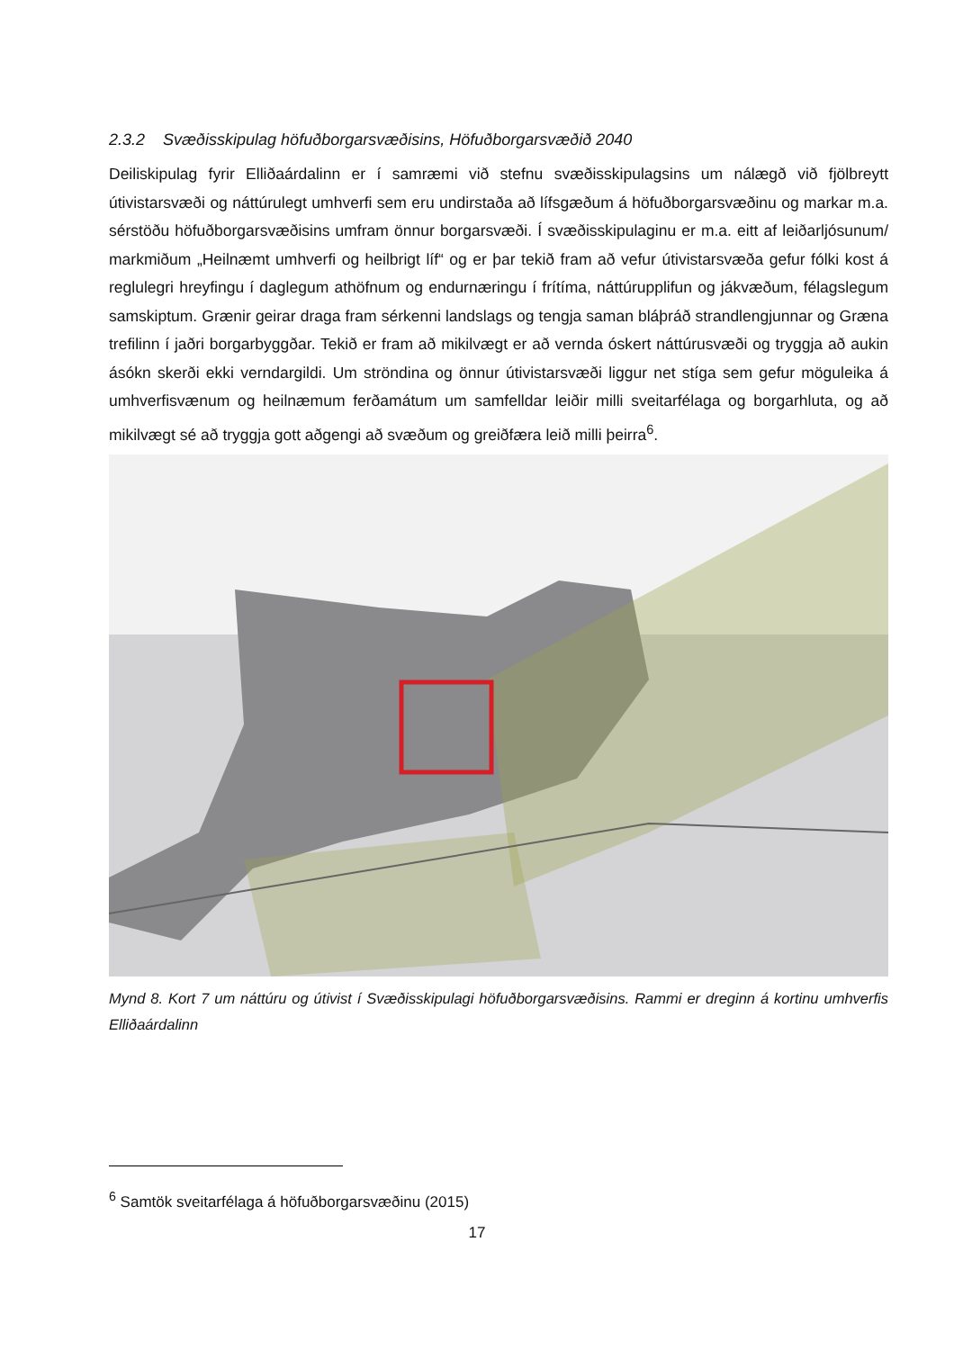2.3.2 Svæðisskipulag höfuðborgarsvæðisins, Höfuðborgarsvæðið 2040
Deiliskipulag fyrir Elliðaárdalinn er í samræmi við stefnu svæðisskipulagsins um nálægð við fjölbreytt útivistarsvæði og náttúrulegt umhverfi sem eru undirstaða að lífsgæðum á höfuðborgarsvæðinu og markar m.a. sérstöðu höfuðborgarsvæðisins umfram önnur borgarsvæði. Í svæðisskipulaginu er m.a. eitt af leiðarljósunum/ markmiðum „Heilnæmt umhverfi og heilbrigt líf“ og er þar tekið fram að vefur útivistarsvæða gefur fólki kost á reglulegri hreyfingu í daglegum athöfnum og endurnæringu í frítíma, náttúrupplifun og jákvæðum, félagslegum samskiptum. Grænir geirar draga fram sérkenni landslags og tengja saman bláþráð strandlengjunnar og Græna trefilinn í jaðri borgarbyggðar. Tekið er fram að mikilvægt er að vernda óskert náttúrusvæði og tryggja að aukin ásókn skerði ekki verndargildi. Um ströndina og önnur útivistarsvæði liggur net stíga sem gefur möguleika á umhverfisvænum og heilnæmum ferðamátum um samfelldar leiðir milli sveitarfélaga og borgarhluta, og að mikilvægt sé að tryggja gott aðgengi að svæðum og greiðfæra leið milli þeirra<sup>6</sup>.
Mynd 8. Kort 7 um náttúru og útivist í Svæðisskipulagi höfuðborgarsvæðisins. Rammi er dreginn á kortinu umhverfis Elliðaárdalinn
<sup>6</sup> Samtök sveitarfélaga á höfuðborgarsvæðinu (2015)
17